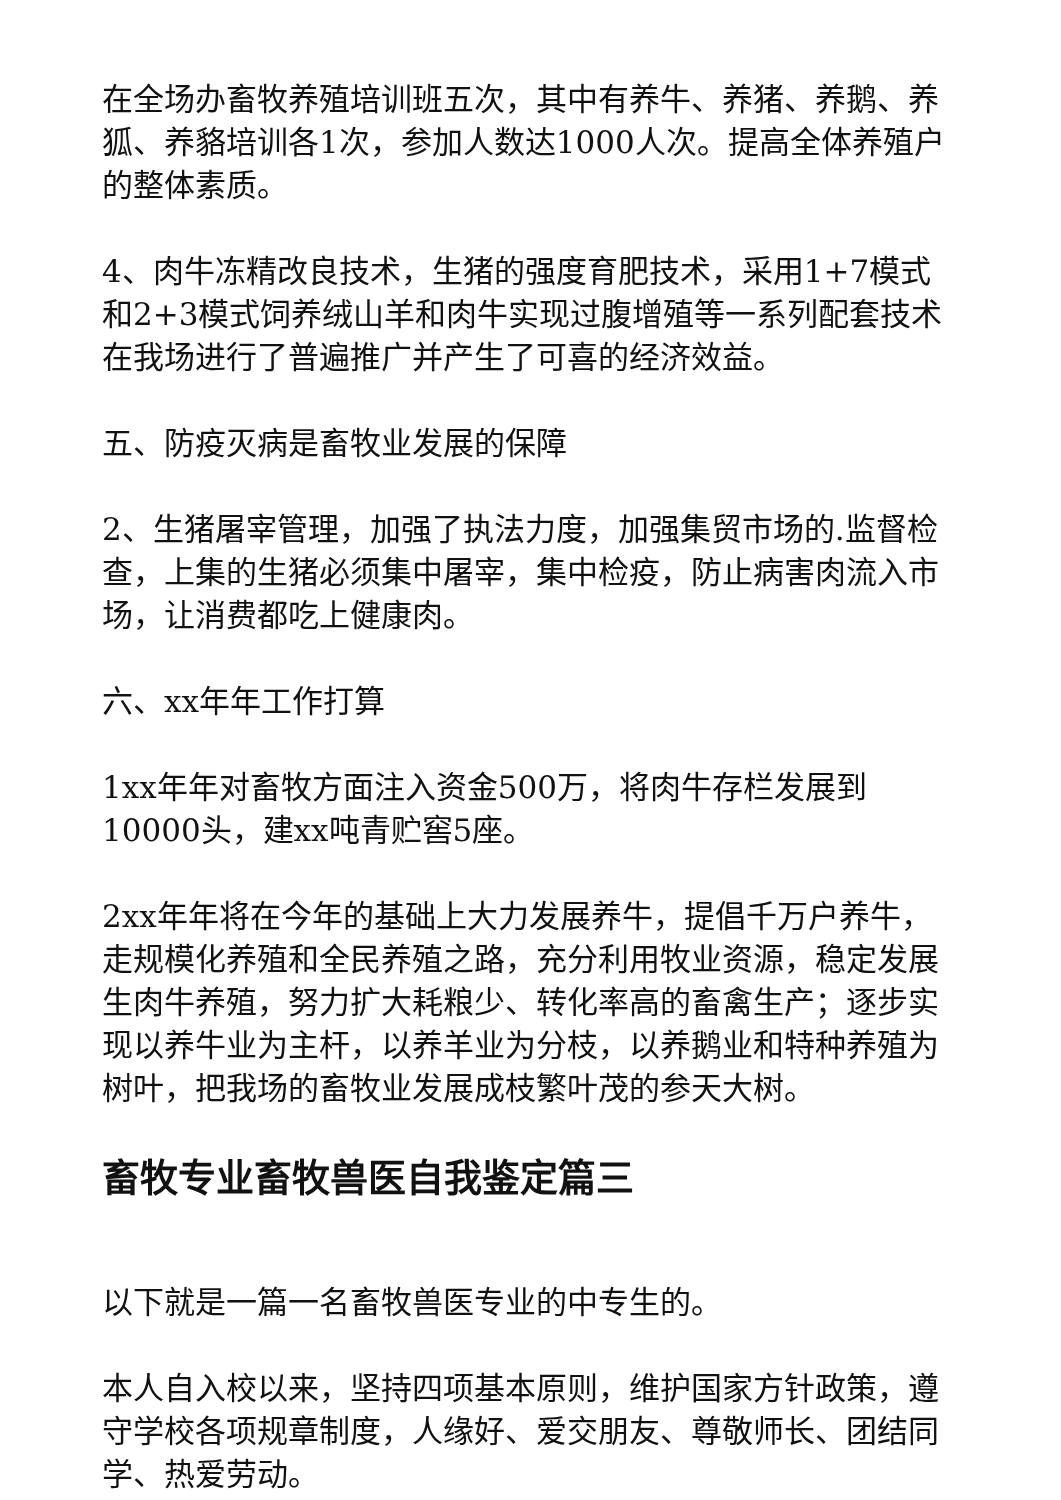在全场办畜牧养殖培训班五次，其中有养牛、养猪、养鹅、养狐、养貉培训各1次，参加人数达1000人次。提高全体养殖户的整体素质。
4、肉牛冻精改良技术，生猪的强度育肥技术，采用1+7模式和2+3模式饲养绒山羊和肉牛实现过腹增殖等一系列配套技术在我场进行了普遍推广并产生了可喜的经济效益。
五、防疫灭病是畜牧业发展的保障
2、生猪屠宰管理，加强了执法力度，加强集贸市场的.监督检查，上集的生猪必须集中屠宰，集中检疫，防止病害肉流入市场，让消费都吃上健康肉。
六、xx年年工作打算
1xx年年对畜牧方面注入资金500万，将肉牛存栏发展到10000头，建xx吨青贮窖5座。
2xx年年将在今年的基础上大力发展养牛，提倡千万户养牛，走规模化养殖和全民养殖之路，充分利用牧业资源，稳定发展生肉牛养殖，努力扩大耗粮少、转化率高的畜禽生产；逐步实现以养牛业为主杆，以养羊业为分枝，以养鹅业和特种养殖为树叶，把我场的畜牧业发展成枝繁叶茂的参天大树。
畜牧专业畜牧兽医自我鉴定篇三
以下就是一篇一名畜牧兽医专业的中专生的。
本人自入校以来，坚持四项基本原则，维护国家方针政策，遵守学校各项规章制度，人缘好、爱交朋友、尊敬师长、团结同学、热爱劳动。